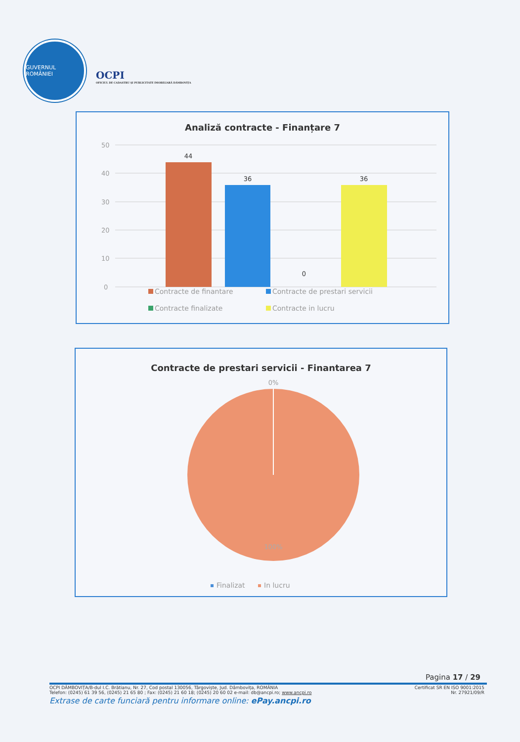GUVERNUL ROMÂNIEI
OCPI
OFICIUL DE CADASTRU ȘI PUBLICITATE IMOBILIARĂ DÂMBOVIȚA
Analiză contracte - Finanțare 7
50
40
30
20
10
0
44
36
0
36
Contracte de finantare
Contracte de prestari servicii
Contracte finalizate
Contracte in lucru
Contracte de prestari servicii - Finantarea 7
0%
100%
Finalizat
In lucru
Pagina 17 / 29
OCPI DÂMBOVIȚA/B-dul I.C. Brătianu, Nr. 27, Cod postal 130056, Târgoviște, Jud. Dâmbovița, ROMÂNIA Certificat SR EN ISO 9001:2015
Telefon: (0245) 61 39 56, (0245) 21 65 80 ; Fax: (0245) 21 60 18; (0245) 20 60 02 e-mail: db@ancpi.ro; www.ancpi.ro Nr. 27921/09/R
Extrase de carte funciară pentru informare online: ePay.ancpi.ro